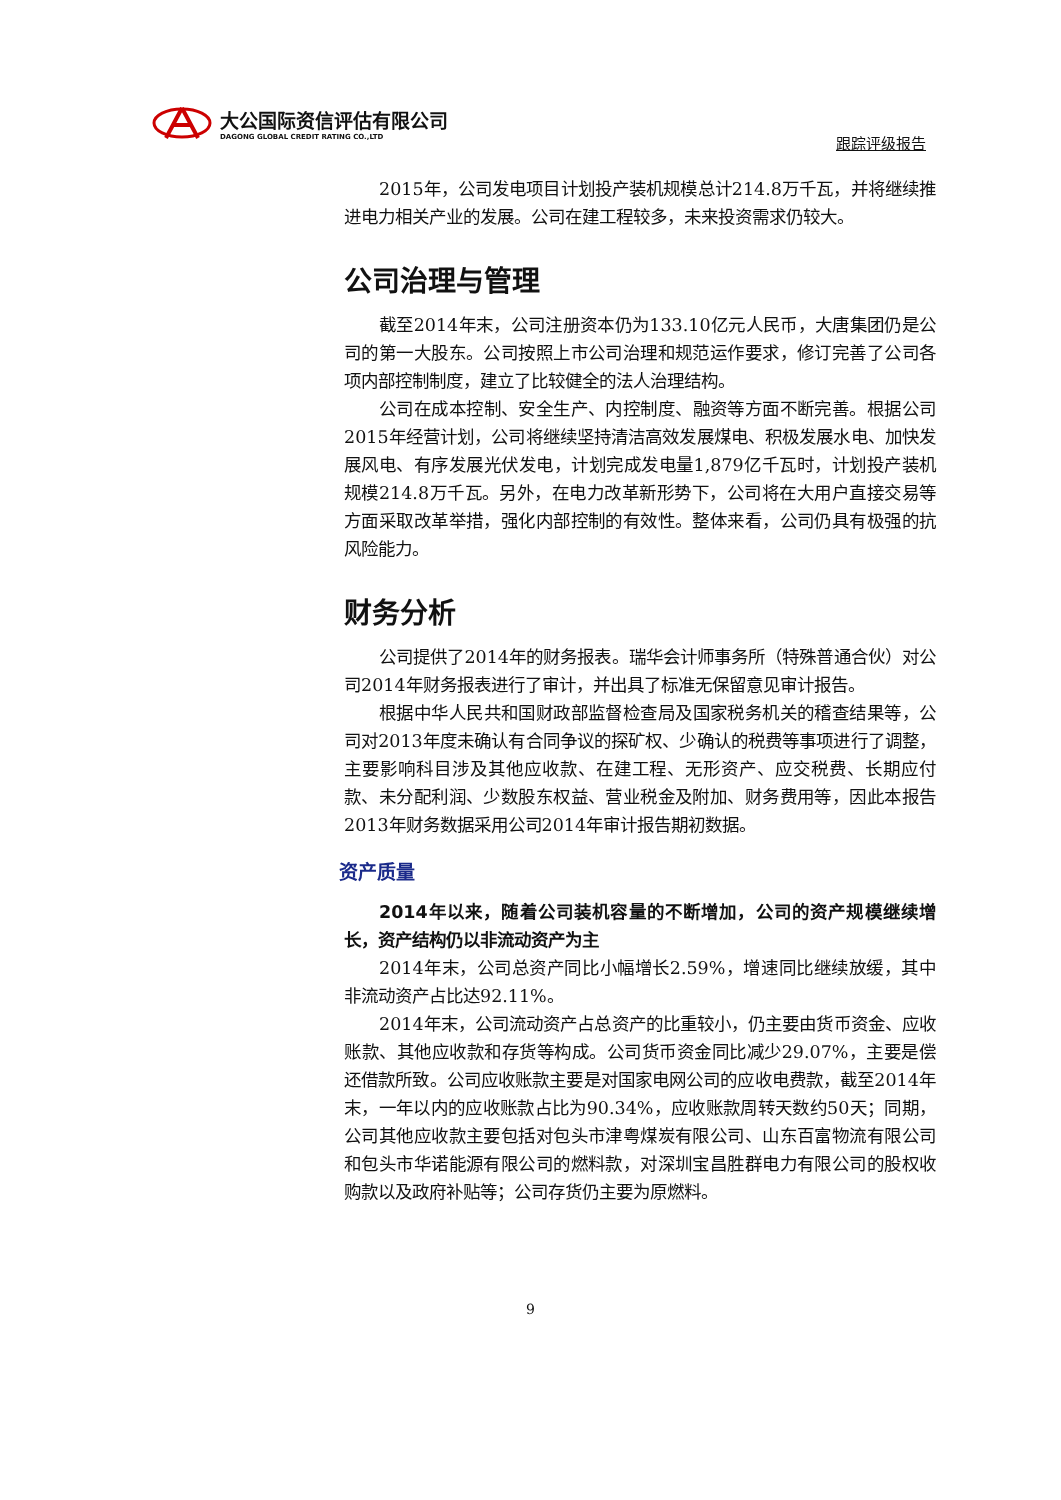大公国际资信评估有限公司
DAGONG GLOBAL CREDIT RATING CO.,LTD
跟踪评级报告
2015年，公司发电项目计划投产装机规模总计214.8万千瓦，并将继续推进电力相关产业的发展。公司在建工程较多，未来投资需求仍较大。
公司治理与管理
截至2014年末，公司注册资本仍为133.10亿元人民币，大唐集团仍是公司的第一大股东。公司按照上市公司治理和规范运作要求，修订完善了公司各项内部控制制度，建立了比较健全的法人治理结构。
公司在成本控制、安全生产、内控制度、融资等方面不断完善。根据公司2015年经营计划，公司将继续坚持清洁高效发展煤电、积极发展水电、加快发展风电、有序发展光伏发电，计划完成发电量1,879亿千瓦时，计划投产装机规模214.8万千瓦。另外，在电力改革新形势下，公司将在大用户直接交易等方面采取改革举措，强化内部控制的有效性。整体来看，公司仍具有极强的抗风险能力。
财务分析
公司提供了2014年的财务报表。瑞华会计师事务所（特殊普通合伙）对公司2014年财务报表进行了审计，并出具了标准无保留意见审计报告。
根据中华人民共和国财政部监督检查局及国家税务机关的稽查结果等，公司对2013年度未确认有合同争议的探矿权、少确认的税费等事项进行了调整，主要影响科目涉及其他应收款、在建工程、无形资产、应交税费、长期应付款、未分配利润、少数股东权益、营业税金及附加、财务费用等，因此本报告2013年财务数据采用公司2014年审计报告期初数据。
资产质量
2014年以来，随着公司装机容量的不断增加，公司的资产规模继续增长，资产结构仍以非流动资产为主
2014年末，公司总资产同比小幅增长2.59%，增速同比继续放缓，其中非流动资产占比达92.11%。
2014年末，公司流动资产占总资产的比重较小，仍主要由货币资金、应收账款、其他应收款和存货等构成。公司货币资金同比减少29.07%，主要是偿还借款所致。公司应收账款主要是对国家电网公司的应收电费款，截至2014年末，一年以内的应收账款占比为90.34%，应收账款周转天数约50天；同期，公司其他应收款主要包括对包头市津粤煤炭有限公司、山东百富物流有限公司和包头市华诺能源有限公司的燃料款，对深圳宝昌胜群电力有限公司的股权收购款以及政府补贴等；公司存货仍主要为原燃料。
9